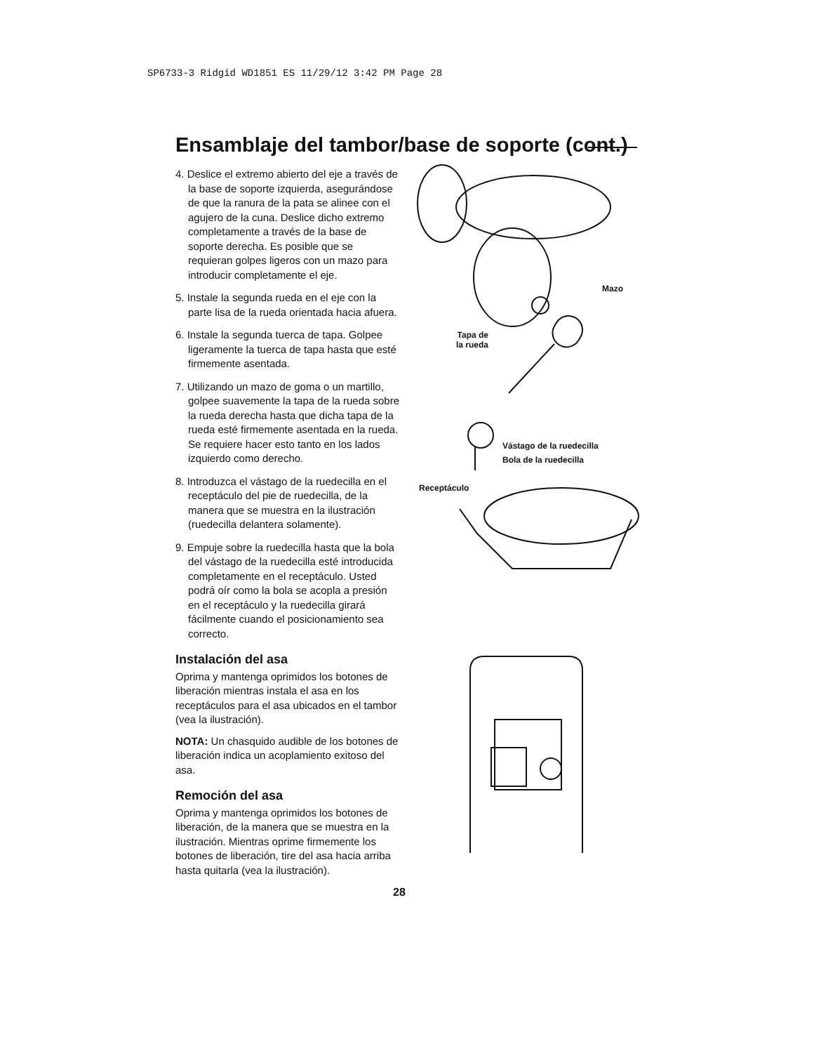SP6733-3 Ridgid WD1851 ES 11/29/12 3:42 PM Page 28
Ensamblaje del tambor/base de soporte (cont.)
4. Deslice el extremo abierto del eje a través de la base de soporte izquierda, asegurándose de que la ranura de la pata se alinee con el agujero de la cuna. Deslice dicho extremo completamente a través de la base de soporte derecha. Es posible que se requieran golpes ligeros con un mazo para introducir completamente el eje.
5. Instale la segunda rueda en el eje con la parte lisa de la rueda orientada hacia afuera.
6. Instale la segunda tuerca de tapa. Golpee ligeramente la tuerca de tapa hasta que esté firmemente asentada.
7. Utilizando un mazo de goma o un martillo, golpee suavemente la tapa de la rueda sobre la rueda derecha hasta que dicha tapa de la rueda esté firmemente asentada en la rueda. Se requiere hacer esto tanto en los lados izquierdo como derecho.
8. Introduzca el vástago de la ruedecilla en el receptáculo del pie de ruedecilla, de la manera que se muestra en la ilustración (ruedecilla delantera solamente).
9. Empuje sobre la ruedecilla hasta que la bola del vástago de la ruedecilla esté introducida completamente en el receptáculo. Usted podrá oír como la bola se acopla a presión en el receptáculo y la ruedecilla girará fácilmente cuando el posicionamiento sea correcto.
Instalación del asa
Oprima y mantenga oprimidos los botones de liberación mientras instala el asa en los receptáculos para el asa ubicados en el tambor (vea la ilustración).
NOTA: Un chasquido audible de los botones de liberación indica un acoplamiento exitoso del asa.
Remoción del asa
Oprima y mantenga oprimidos los botones de liberación, de la manera que se muestra en la ilustración. Mientras oprime firmemente los botones de liberación, tire del asa hacia arriba hasta quitarla (vea la ilustración).
Mazo
Tapa de
la rueda
Vástago de la ruedecilla
Bola de la ruedecilla
Receptáculo
28